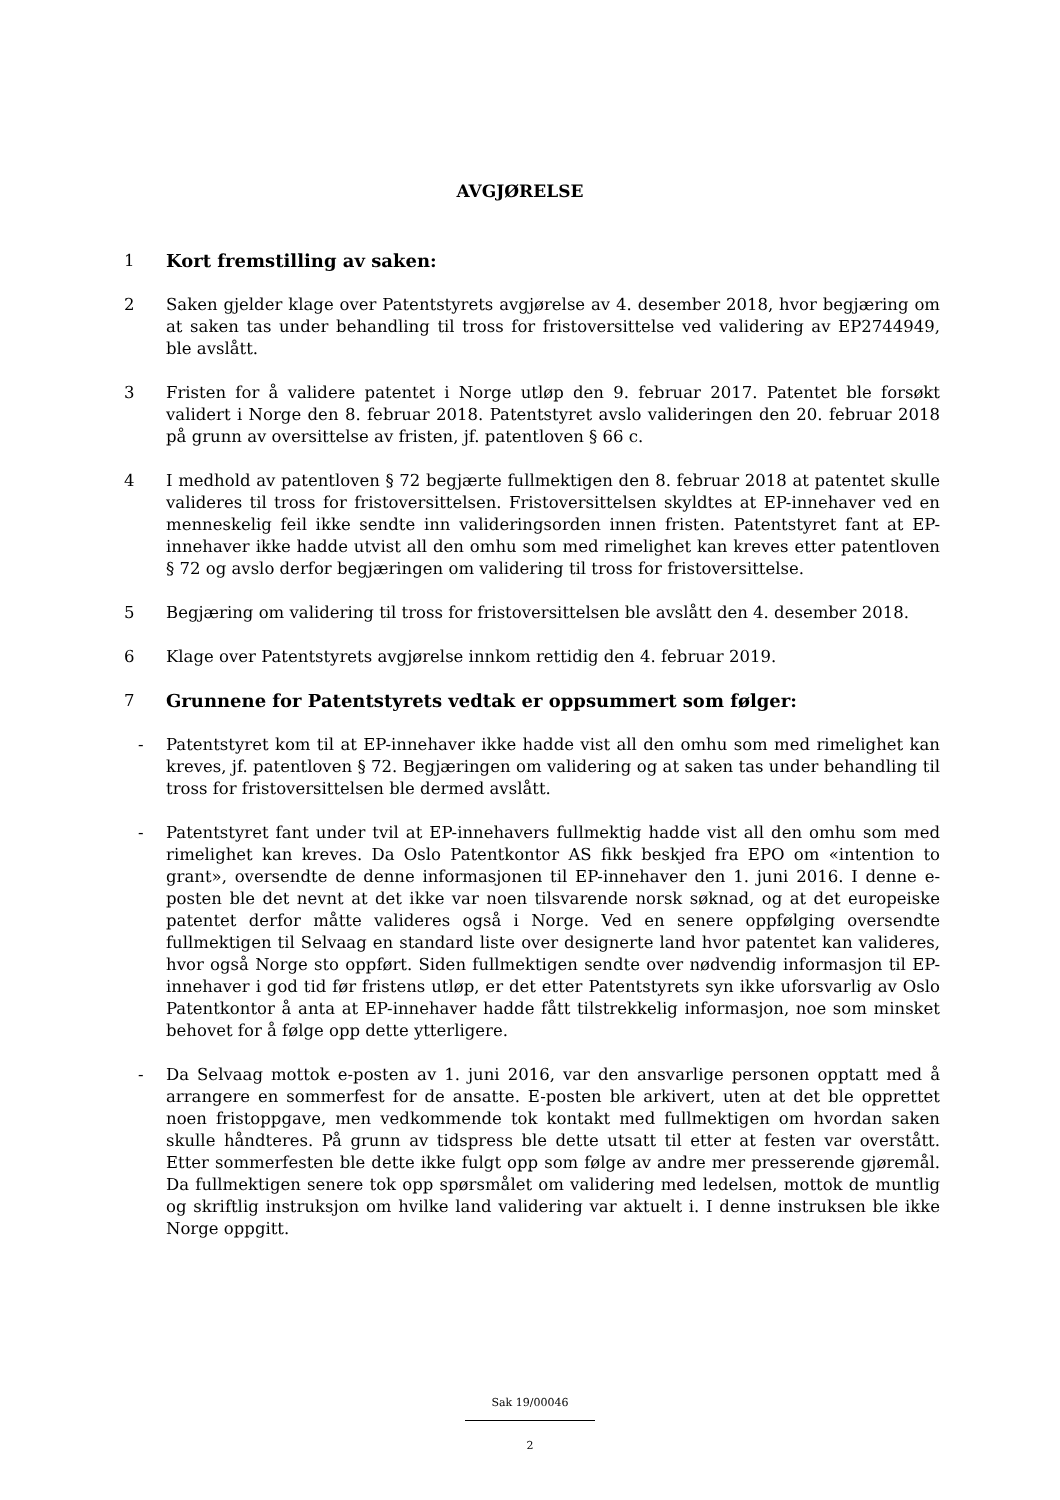AVGJØRELSE
1 Kort fremstilling av saken:
2 Saken gjelder klage over Patentstyrets avgjørelse av 4. desember 2018, hvor begjæring om at saken tas under behandling til tross for fristoversittelse ved validering av EP2744949, ble avslått.
3 Fristen for å validere patentet i Norge utløp den 9. februar 2017. Patentet ble forsøkt validert i Norge den 8. februar 2018. Patentstyret avslo valideringen den 20. februar 2018 på grunn av oversittelse av fristen, jf. patentloven § 66 c.
4 I medhold av patentloven § 72 begjærte fullmektigen den 8. februar 2018 at patentet skulle valideres til tross for fristoversittelsen. Fristoversittelsen skyldtes at EP-innehaver ved en menneskelig feil ikke sendte inn valideringsorden innen fristen. Patentstyret fant at EP-innehaver ikke hadde utvist all den omhu som med rimelighet kan kreves etter patentloven § 72 og avslo derfor begjæringen om validering til tross for fristoversittelse.
5 Begjæring om validering til tross for fristoversittelsen ble avslått den 4. desember 2018.
6 Klage over Patentstyrets avgjørelse innkom rettidig den 4. februar 2019.
7 Grunnene for Patentstyrets vedtak er oppsummert som følger:
- Patentstyret kom til at EP-innehaver ikke hadde vist all den omhu som med rimelighet kan kreves, jf. patentloven § 72. Begjæringen om validering og at saken tas under behandling til tross for fristoversittelsen ble dermed avslått.
- Patentstyret fant under tvil at EP-innehavers fullmektig hadde vist all den omhu som med rimelighet kan kreves. Da Oslo Patentkontor AS fikk beskjed fra EPO om «intention to grant», oversendte de denne informasjonen til EP-innehaver den 1. juni 2016. I denne e-posten ble det nevnt at det ikke var noen tilsvarende norsk søknad, og at det europeiske patentet derfor måtte valideres også i Norge. Ved en senere oppfølging oversendte fullmektigen til Selvaag en standard liste over designerte land hvor patentet kan valideres, hvor også Norge sto oppført. Siden fullmektigen sendte over nødvendig informasjon til EP-innehaver i god tid før fristens utløp, er det etter Patentstyrets syn ikke uforsvarlig av Oslo Patentkontor å anta at EP-innehaver hadde fått tilstrekkelig informasjon, noe som minsket behovet for å følge opp dette ytterligere.
- Da Selvaag mottok e-posten av 1. juni 2016, var den ansvarlige personen opptatt med å arrangere en sommerfest for de ansatte. E-posten ble arkivert, uten at det ble opprettet noen fristoppgave, men vedkommende tok kontakt med fullmektigen om hvordan saken skulle håndteres. På grunn av tidspress ble dette utsatt til etter at festen var overstått. Etter sommerfesten ble dette ikke fulgt opp som følge av andre mer presserende gjøremål. Da fullmektigen senere tok opp spørsmålet om validering med ledelsen, mottok de muntlig og skriftlig instruksjon om hvilke land validering var aktuelt i. I denne instruksen ble ikke Norge oppgitt.
Sak 19/00046
2